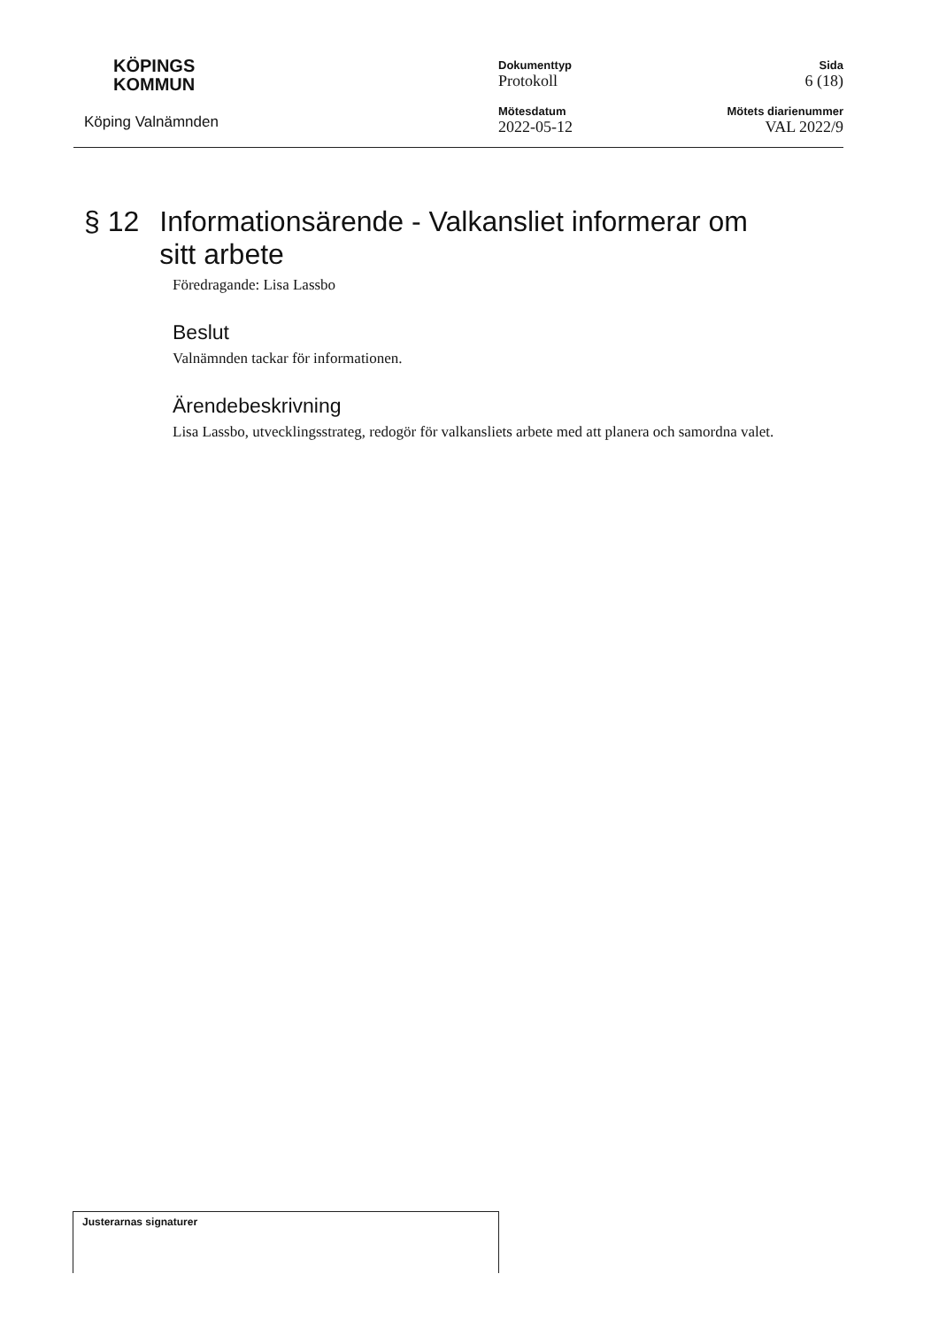KÖPINGS
KOMMUN
Köping Valnämnden
Dokumenttyp
Protokoll
Mötesdatum
2022-05-12
Sida
6 (18)
Mötets diarienummer
VAL 2022/9
§ 12 Informationsärende - Valkansliet informerar om sitt arbete
Föredragande: Lisa Lassbo
Beslut
Valnämnden tackar för informationen.
Ärendebeskrivning
Lisa Lassbo, utvecklingsstrateg, redogör för valkansliets arbete med att planera och samordna valet.
Justerarnas signaturer